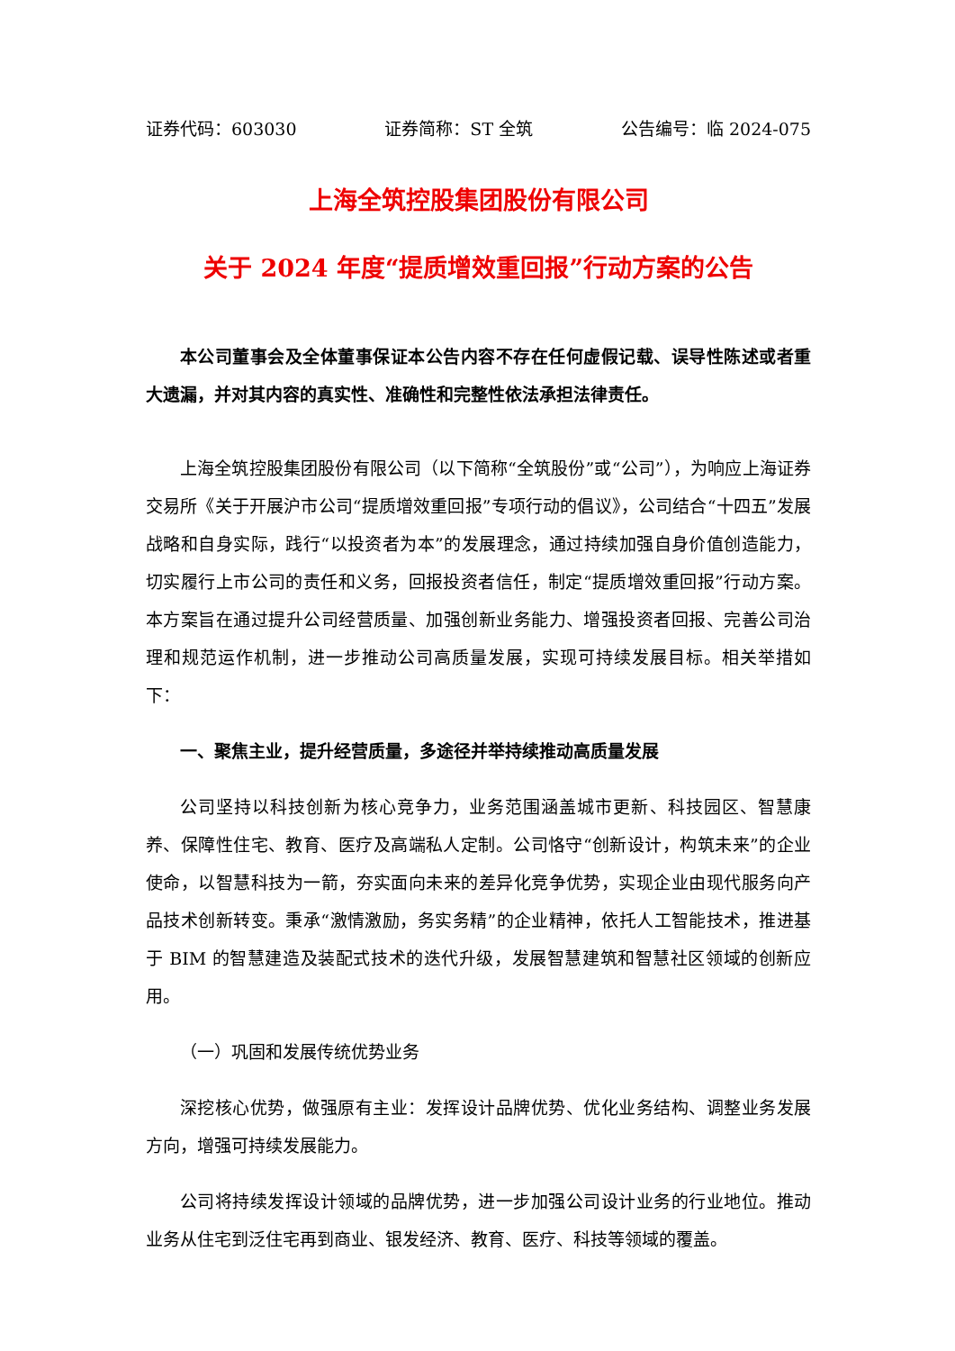证券代码：603030 证券简称：ST 全筑 公告编号：临 2024-075
上海全筑控股集团股份有限公司
关于 2024 年度“提质增效重回报”行动方案的公告
本公司董事会及全体董事保证本公告内容不存在任何虚假记载、误导性陈述或者重大遗漏，并对其内容的真实性、准确性和完整性依法承担法律责任。
上海全筑控股集团股份有限公司（以下简称“全筑股份”或“公司”），为响应上海证券交易所《关于开展沪市公司“提质增效重回报”专项行动的倡议》，公司结合“十四五”发展战略和自身实际，践行“以投资者为本”的发展理念，通过持续加强自身价值创造能力，切实履行上市公司的责任和义务，回报投资者信任，制定“提质增效重回报”行动方案。本方案旨在通过提升公司经营质量、加强创新业务能力、增强投资者回报、完善公司治理和规范运作机制，进一步推动公司高质量发展，实现可持续发展目标。相关举措如下：
一、聚焦主业，提升经营质量，多途径并举持续推动高质量发展
公司坚持以科技创新为核心竞争力，业务范围涵盖城市更新、科技园区、智慧康养、保障性住宅、教育、医疗及高端私人定制。公司恪守“创新设计，构筑未来”的企业使命，以智慧科技为一箭，夯实面向未来的差异化竞争优势，实现企业由现代服务向产品技术创新转变。秉承“激情激励，务实务精”的企业精神，依托人工智能技术，推进基于 BIM 的智慧建造及装配式技术的迭代升级，发展智慧建筑和智慧社区领域的创新应用。
（一）巩固和发展传统优势业务
深挖核心优势，做强原有主业：发挥设计品牌优势、优化业务结构、调整业务发展方向，增强可持续发展能力。
公司将持续发挥设计领域的品牌优势，进一步加强公司设计业务的行业地位。推动业务从住宅到泛住宅再到商业、银发经济、教育、医疗、科技等领域的覆盖。